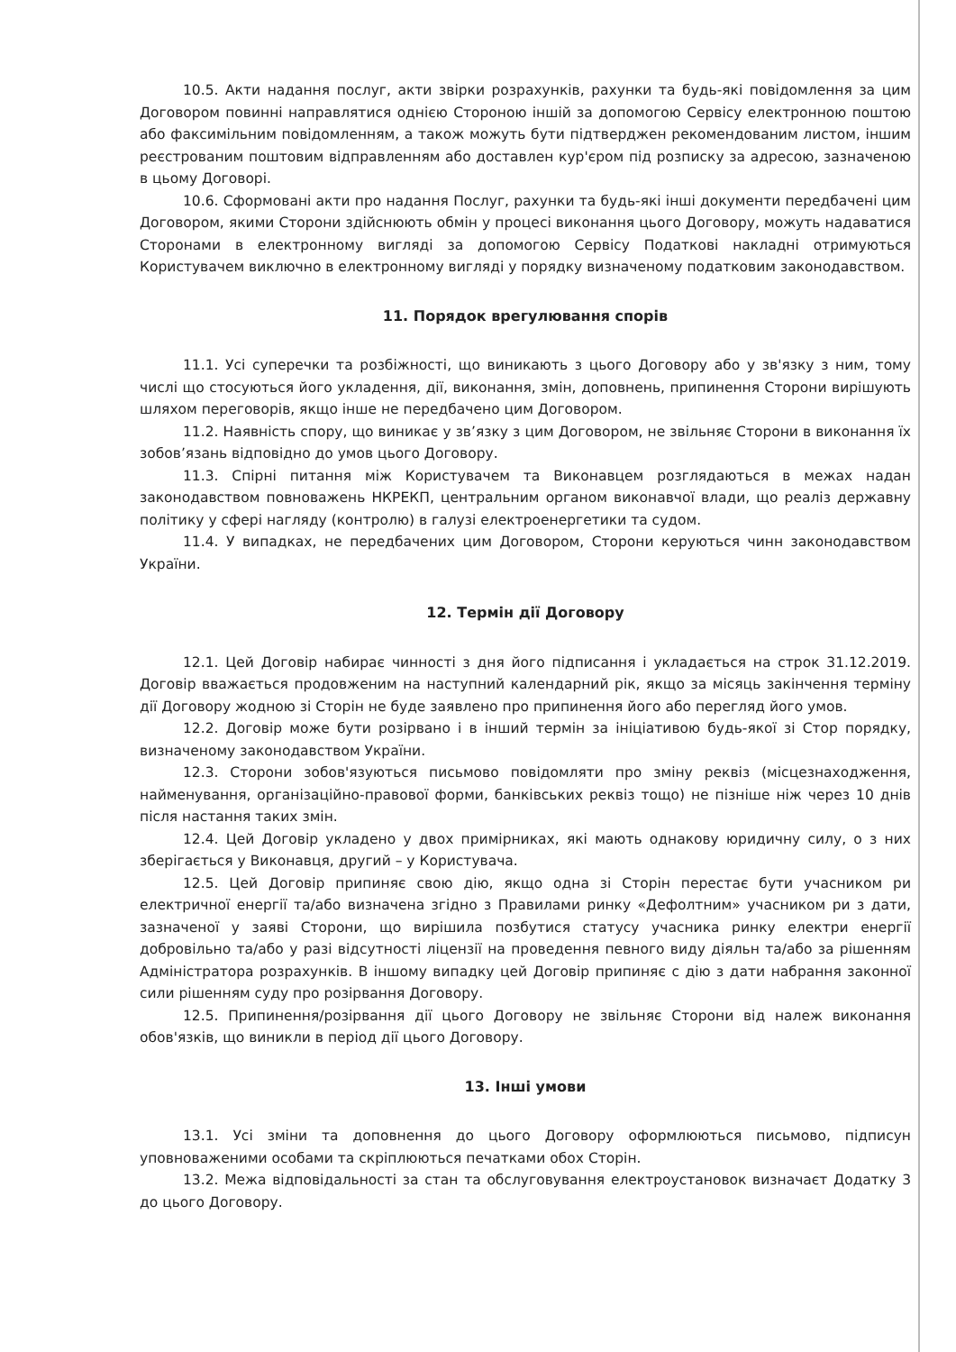10.5. Акти надання послуг, акти звірки розрахунків, рахунки та будь-які повідомлення за цим Договором повинні направлятися однією Стороною іншій за допомогою Сервісу електронною поштою або факсимільним повідомленням, а також можуть бути підтверджен рекомендованим листом, іншим реєстрованим поштовим відправленням або доставлен кур'єром під розписку за адресою, зазначеною в цьому Договорі.
10.6. Сформовані акти про надання Послуг, рахунки та будь-які інші документи передбачені цим Договором, якими Сторони здійснюють обмін у процесі виконання цього Договору, можуть надаватися Сторонами в електронному вигляді за допомогою Сервісу Податкові накладні отримуються Користувачем виключно в електронному вигляді у порядку визначеному податковим законодавством.
11. Порядок врегулювання спорів
11.1. Усі суперечки та розбіжності, що виникають з цього Договору або у зв'язку з ним, тому числі що стосуються його укладення, дії, виконання, змін, доповнень, припинення Сторони вирішують шляхом переговорів, якщо інше не передбачено цим Договором.
11.2. Наявність спору, що виникає у зв’язку з цим Договором, не звільняє Сторони в виконання їх зобов’язань відповідно до умов цього Договору.
11.3. Спірні питання між Користувачем та Виконавцем розглядаються в межах надан законодавством повноважень НКРЕКП, центральним органом виконавчої влади, що реаліз державну політику у сфері нагляду (контролю) в галузі електроенергетики та судом.
11.4. У випадках, не передбачених цим Договором, Сторони керуються чинн законодавством України.
12. Термін дії Договору
12.1. Цей Договір набирає чинності з дня його підписання і укладається на строк 31.12.2019. Договір вважається продовженим на наступний календарний рік, якщо за місяць закінчення терміну дії Договору жодною зі Сторін не буде заявлено про припинення його або перегляд його умов.
12.2. Договір може бути розірвано і в інший термін за ініціативою будь-якої зі Стор порядку, визначеному законодавством України.
12.3. Сторони зобов'язуються письмово повідомляти про зміну реквіз (місцезнаходження, найменування, організаційно-правової форми, банківських реквіз тощо) не пізніше ніж через 10 днів після настання таких змін.
12.4. Цей Договір укладено у двох примірниках, які мають однакову юридичну силу, о з них зберігається у Виконавця, другий – у Користувача.
12.5. Цей Договір припиняє свою дію, якщо одна зі Сторін перестає бути учасником ри електричної енергії та/або визначена згідно з Правилами ринку «Дефолтним» учасником ри з дати, зазначеної у заяві Сторони, що вирішила позбутися статусу учасника ринку електри енергії добровільно та/або у разі відсутності ліцензії на проведення певного виду діяльн та/або за рішенням Адміністратора розрахунків. В іншому випадку цей Договір припиняє с дію з дати набрання законної сили рішенням суду про розірвання Договору.
12.5. Припинення/розірвання дії цього Договору не звільняє Сторони від належ виконання обов'язків, що виникли в період дії цього Договору.
13. Інші умови
13.1. Усі зміни та доповнення до цього Договору оформлюються письмово, підписун уповноваженими особами та скріплюються печатками обох Сторін.
13.2. Межа відповідальності за стан та обслуговування електроустановок визначаєт Додатку 3 до цього Договору.